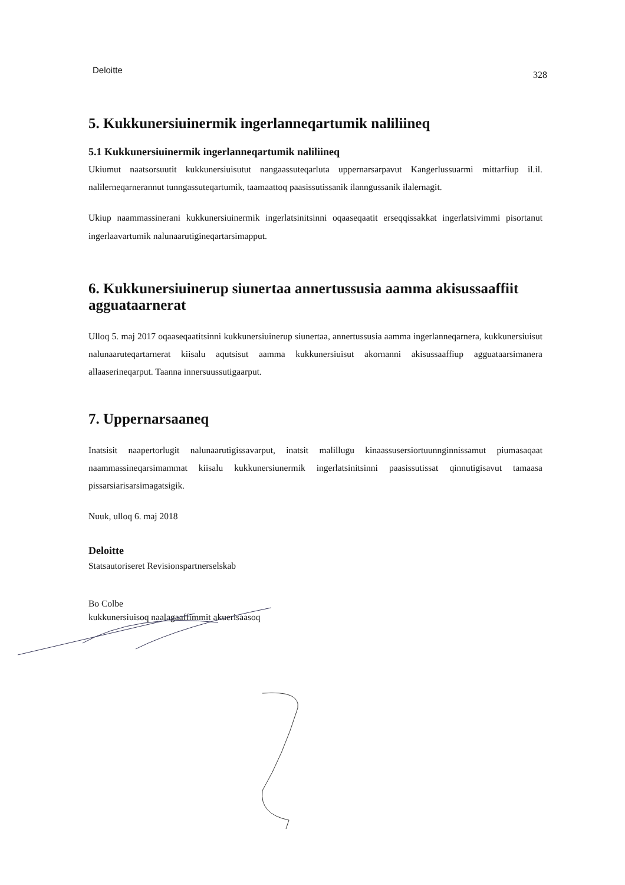Deloitte 328
5. Kukkunersiuinermik ingerlanneqartumik naliliineq
5.1 Kukkunersiuinermik ingerlanneqartumik naliliineq
Ukiumut naatsorsuutit kukkunersiuisutut nangaassuteqarluta uppernarsarpavut Kangerlussuarmi mittarfiup il.il. nalilerneqarnerannut tunngassuteqartumik, taamaattoq paasissutissanik ilanngussanik ilalernagit.
Ukiup naammassinerani kukkunersiuinermik ingerlatsinitsinni oqaaseqaatit erseqqissakkat ingerlatsivimmi pisortanut ingerlaavartumik nalunaarutigineqartarsimapput.
6. Kukkunersiuinerup siunertaa annertussusia aamma akisussaaffiit agguataarnerat
Ulloq 5. maj 2017 oqaaseqaatitsinni kukkunersiuinerup siunertaa, annertussusia aamma ingerlanneqarnera, kukkunersiuisut nalunaaruteqartarnerat kiisalu aqutsisut aamma kukkunersiuisut akornanni akisussaaffiup agguataarsimanera allaaserineqarput. Taanna innersuussutigaarput.
7. Uppernarsaaneq
Inatsisit naapertorlugit nalunaarutigissavarput, inatsit malillugu kinaassusersiortuunnginnissamut piumasaqaat naammassineqarsimammat kiisalu kukkunersiunermik ingerlatsinitsinni paasissutissat qinnutigisavut tamaasa pissarsiarisarsimagatsigik.
Nuuk, ulloq 6. maj 2018
Deloitte
Statsautoriseret Revisionspartnerselskab
Bo Colbe
kukkunersiuisoq naalagaaffimmit akuerisaasoq